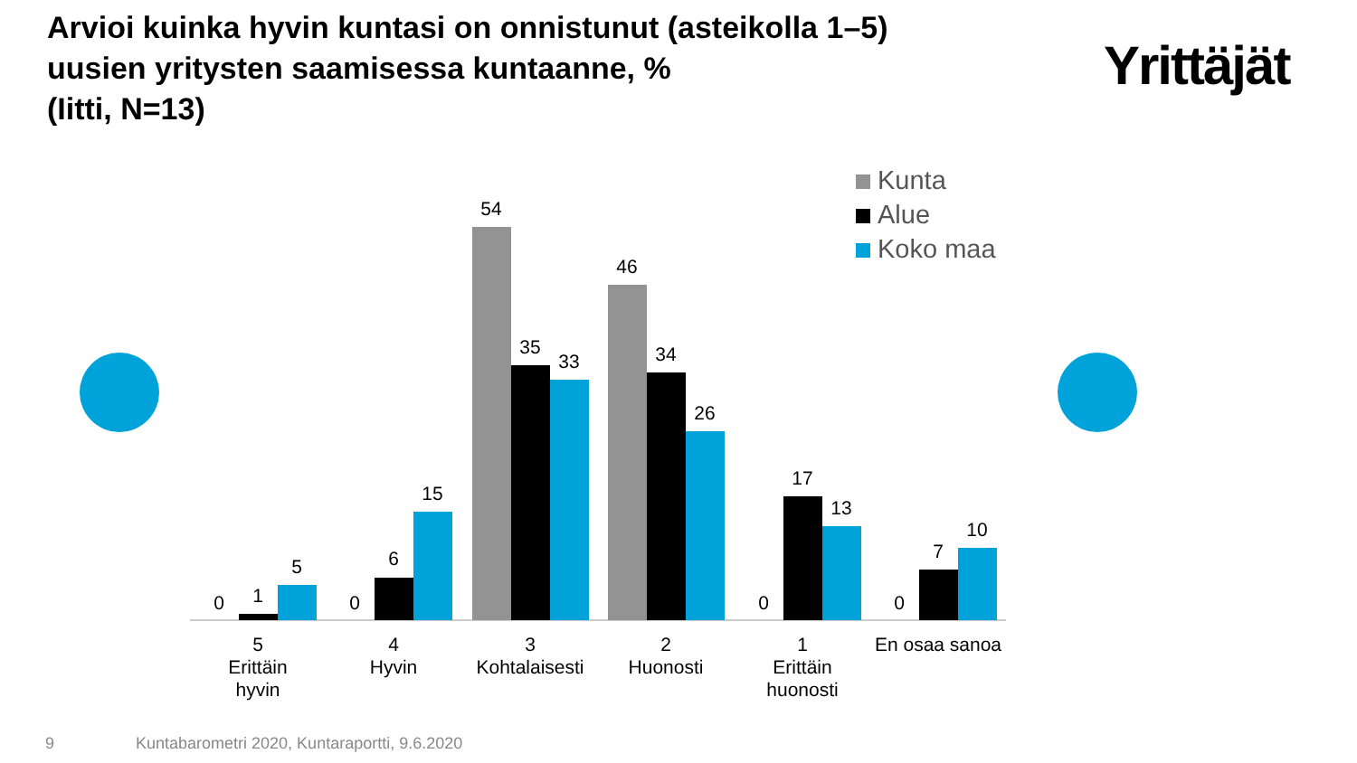Arvioi kuinka hyvin kuntasi on onnistunut (asteikolla 1–5)
uusien yritysten saamisessa kuntaanne, %
(Iitti, N=13)
Yrittäjät
Kunta
Alue
Koko maa
0
1
5
0
6
15
54
35
33
46
34
26
0
17
13
0
7
10
5
Erittäin
hyvin
4
Hyvin
3
Kohtalaisesti
2
Huonosti
1
Erittäin
huonosti
En osaa sanoa
9
Kuntabarometri 2020, Kuntaraportti, 9.6.2020